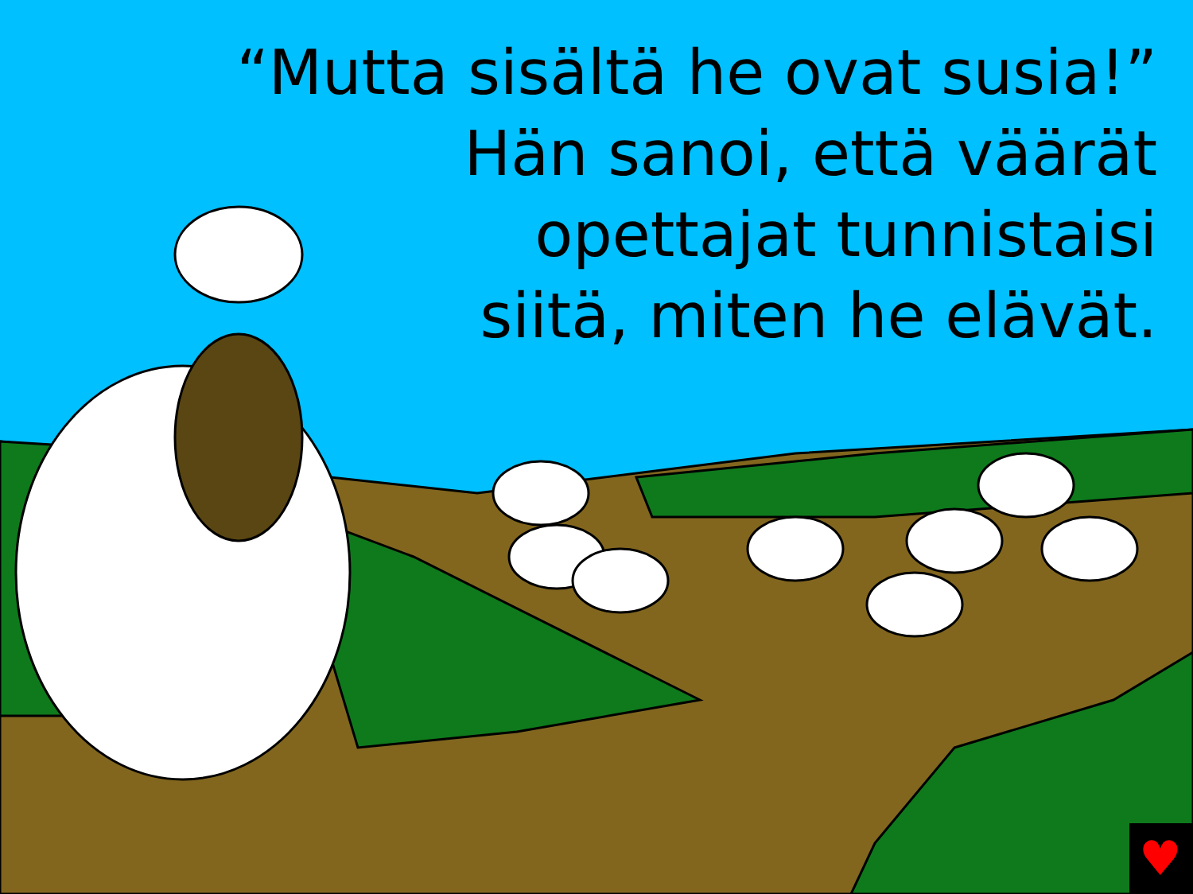♥
“Mutta sisältä he ovat susia!”
Hän sanoi, että väärät
opettajat tunnistaisi
siitä, miten he elävät.